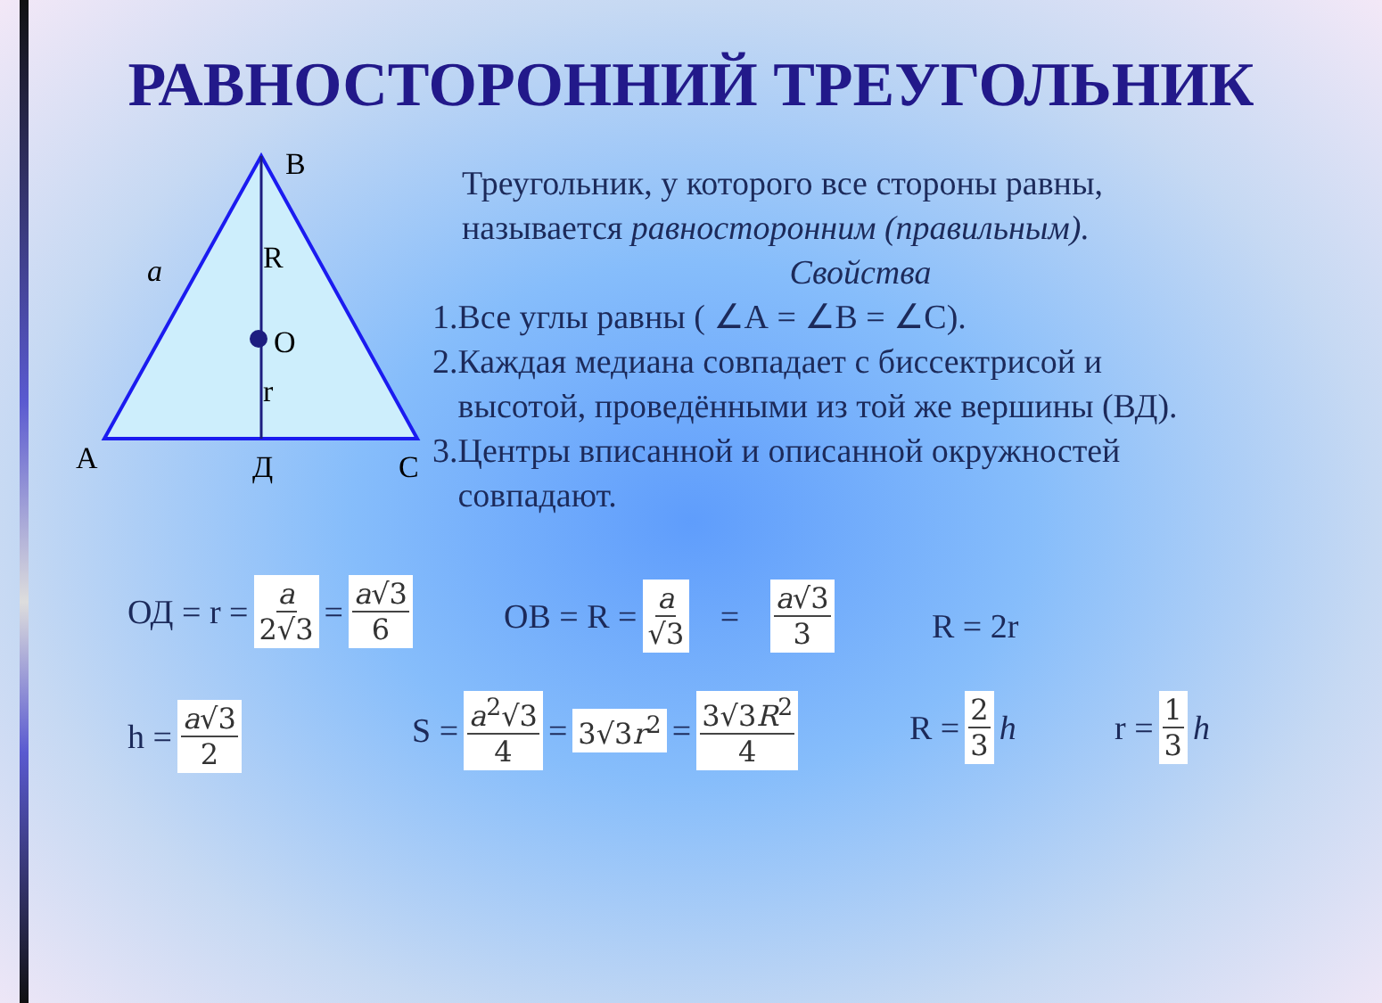РАВНОСТОРОННИЙ ТРЕУГОЛЬНИК
В
R
a
O
r
А
Д
С
Треугольник, у которого все стороны равны,
называется равносторонним (правильным).
Свойства
1.Все углы равны ( ∠А = ∠В = ∠С).
2.Каждая медиана совпадает с биссектрисой и
высотой, проведёнными из той же вершины (ВД).
3.Центры вписанной и описанной окружностей
совпадают.
ОД = r = a 2√3 = a√3 6 ОВ = R = a √3 = a√3 3
R = 2r
h = a√3 2 S = a<sup>2</sup>√3 4 = 3√3r<sup>2</sup> = 3√3R<sup>2</sup> 4 R = 2 3 h r = 1 3 h